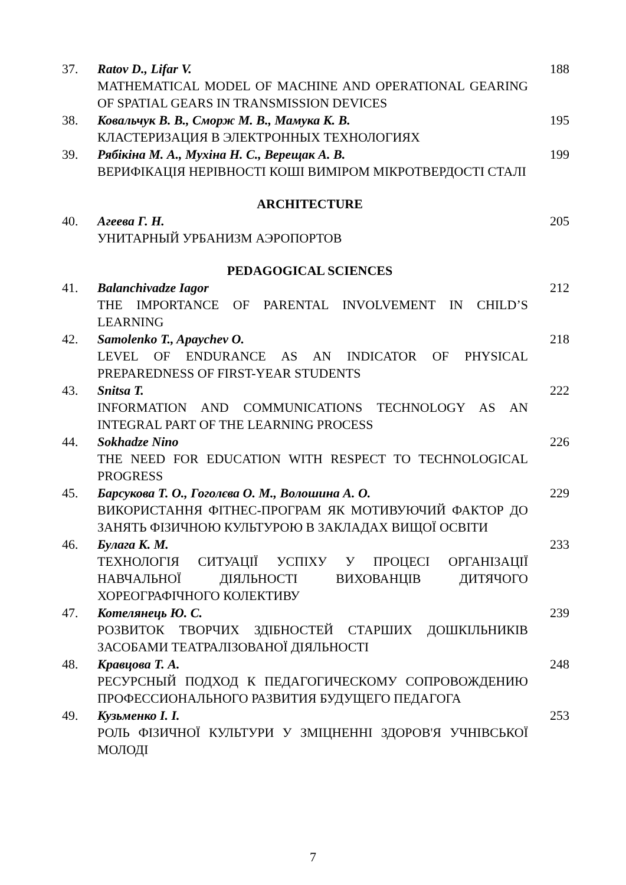37. Ratov D., Lifar V.
MATHEMATICAL MODEL OF MACHINE AND OPERATIONAL GEARING OF SPATIAL GEARS IN TRANSMISSION DEVICES
188
38. Ковальчук В. В., Сморж М. В., Мамука К. В.
КЛАСТЕРИЗАЦИЯ В ЭЛЕКТРОННЫХ ТЕХНОЛОГИЯХ
195
39. Рябікіна М. А., Мухіна Н. С., Верещак А. В.
ВЕРИФІКАЦІЯ НЕРІВНОСТІ КОШІ ВИМІРОМ МІКРОТВЕРДОСТІ СТАЛІ
199
ARCHITECTURE
40. Агеева Г. Н.
УНИТАРНЫЙ УРБАНИЗМ АЭРОПОРТОВ
205
PEDAGOGICAL SCIENCES
41. Balanchivadze Iagor
THE IMPORTANCE OF PARENTAL INVOLVEMENT IN CHILD’S LEARNING
212
42. Samolenko T., Apaychev O.
LEVEL OF ENDURANCE AS AN INDICATOR OF PHYSICAL PREPAREDNESS OF FIRST-YEAR STUDENTS
218
43. Snitsa T.
INFORMATION AND COMMUNICATIONS TECHNOLOGY AS AN INTEGRAL PART OF THE LEARNING PROCESS
222
44. Sokhadze Nino
THE NEED FOR EDUCATION WITH RESPECT TO TECHNOLOGICAL PROGRESS
226
45. Барсукова Т. О., Гоголєва О. М., Волошина А. О.
ВИКОРИСТАННЯ ФІТНЕС-ПРОГРАМ ЯК МОТИВУЮЧИЙ ФАКТОР ДО ЗАНЯТЬ ФІЗИЧНОЮ КУЛЬТУРОЮ В ЗАКЛАДАХ ВИЩОЇ ОСВІТИ
229
46. Булага К. М.
ТЕХНОЛОГІЯ СИТУАЦІЇ УСПІХУ У ПРОЦЕСІ ОРГАНІЗАЦІЇ НАВЧАЛЬНОЇ ДІЯЛЬНОСТІ ВИХОВАНЦІВ ДИТЯЧОГО ХОРЕОГРАФІЧНОГО КОЛЕКТИВУ
233
47. Котелянець Ю. С.
РОЗВИТОК ТВОРЧИХ ЗДІБНОСТЕЙ СТАРШИХ ДОШКІЛЬНИКІВ ЗАСОБАМИ ТЕАТРАЛІЗОВАНОЇ ДІЯЛЬНОСТІ
239
48. Кравцова Т. А.
РЕСУРСНЫЙ ПОДХОД К ПЕДАГОГИЧЕСКОМУ СОПРОВОЖДЕНИЮ ПРОФЕССИОНАЛЬНОГО РАЗВИТИЯ БУДУЩЕГО ПЕДАГОГА
248
49. Кузьменко І. І.
РОЛЬ ФІЗИЧНОЇ КУЛЬТУРИ У ЗМІЦНЕННІ ЗДОРОВ'Я УЧНІВСЬКОЇ МОЛОДІ
253
7